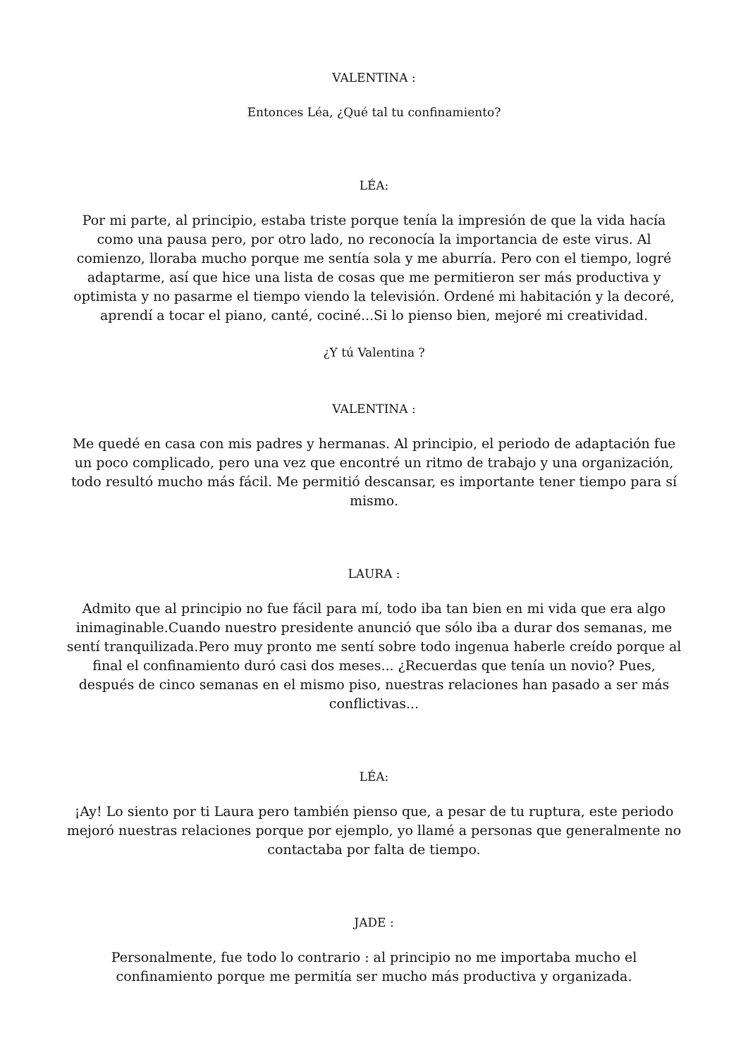VALENTINA :
Entonces Léa, ¿Qué tal tu confinamiento?
LÉA:
Por mi parte, al principio, estaba triste porque tenía la impresión de que la vida hacía como una pausa pero, por otro lado, no reconocía la importancia de este virus. Al comienzo, lloraba mucho porque me sentía sola y me aburría. Pero con el tiempo, logré adaptarme, así que hice una lista de cosas que me permitieron ser más productiva y optimista y no pasarme el tiempo viendo la televisión. Ordené mi habitación y la decoré, aprendí a tocar el piano, canté, cociné...Si lo pienso bien, mejoré mi creatividad.
¿Y tú Valentina ?
VALENTINA :
Me quedé en casa con mis padres y hermanas. Al principio, el periodo de adaptación fue un poco complicado, pero una vez que encontré un ritmo de trabajo y una organización, todo resultó mucho más fácil. Me permitió descansar, es importante tener tiempo para sí mismo.
LAURA :
Admito que al principio no fue fácil para mí, todo iba tan bien en mi vida que era algo inimaginable.Cuando nuestro presidente anunció que sólo iba a durar dos semanas, me sentí tranquilizada.Pero muy pronto me sentí sobre todo ingenua haberle creído porque al final el confinamiento duró casi dos meses... ¿Recuerdas que tenía un novio? Pues, después de cinco semanas en el mismo piso, nuestras relaciones han pasado a ser más conflictivas...
LÉA:
¡Ay! Lo siento por ti Laura pero también pienso que, a pesar de tu ruptura, este periodo mejoró nuestras relaciones porque por ejemplo, yo llamé a personas que generalmente no contactaba por falta de tiempo.
JADE :
Personalmente, fue todo lo contrario : al principio no me importaba mucho el confinamiento porque me permitía ser mucho más productiva y organizada.